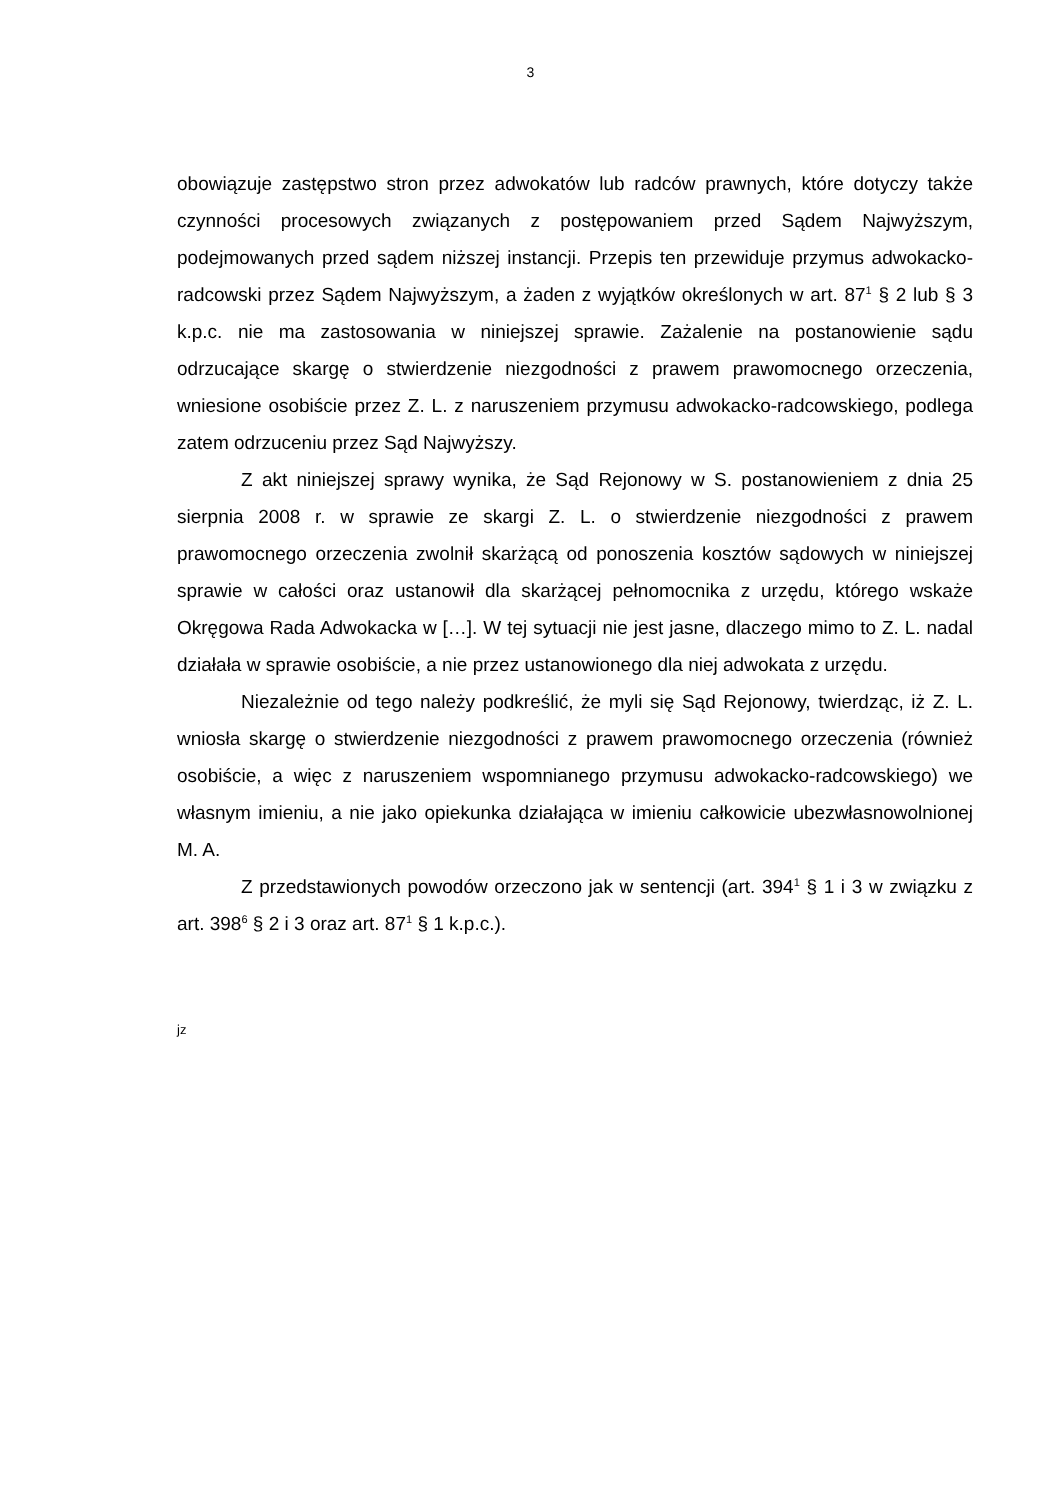3
obowiązuje zastępstwo stron przez adwokatów lub radców prawnych, które dotyczy także czynności procesowych związanych z postępowaniem przed Sądem Najwyższym, podejmowanych przed sądem niższej instancji. Przepis ten przewiduje przymus adwokacko-radcowski przez Sądem Najwyższym, a żaden z wyjątków określonych w art. 87<sup>1</sup> § 2 lub § 3 k.p.c. nie ma zastosowania w niniejszej sprawie. Zażalenie na postanowienie sądu odrzucające skargę o stwierdzenie niezgodności z prawem prawomocnego orzeczenia, wniesione osobiście przez Z. L. z naruszeniem przymusu adwokacko-radcowskiego, podlega zatem odrzuceniu przez Sąd Najwyższy.
Z akt niniejszej sprawy wynika, że Sąd Rejonowy w S. postanowieniem z dnia 25 sierpnia 2008 r. w sprawie ze skargi Z. L. o stwierdzenie niezgodności z prawem prawomocnego orzeczenia zwolnił skarżącą od ponoszenia kosztów sądowych w niniejszej sprawie w całości oraz ustanowił dla skarżącej pełnomocnika z urzędu, którego wskaże Okręgowa Rada Adwokacka w […]. W tej sytuacji nie jest jasne, dlaczego mimo to Z. L. nadal działała w sprawie osobiście, a nie przez ustanowionego dla niej adwokata z urzędu.
Niezależnie od tego należy podkreślić, że myli się Sąd Rejonowy, twierdząc, iż Z. L. wniosła skargę o stwierdzenie niezgodności z prawem prawomocnego orzeczenia (również osobiście, a więc z naruszeniem wspomnianego przymusu adwokacko-radcowskiego) we własnym imieniu, a nie jako opiekunka działająca w imieniu całkowicie ubezwłasnowolnionej M. A.
Z przedstawionych powodów orzeczono jak w sentencji (art. 394<sup>1</sup> § 1 i 3 w związku z art. 398<sup>6</sup> § 2 i 3 oraz art. 87<sup>1</sup> § 1 k.p.c.).
jz